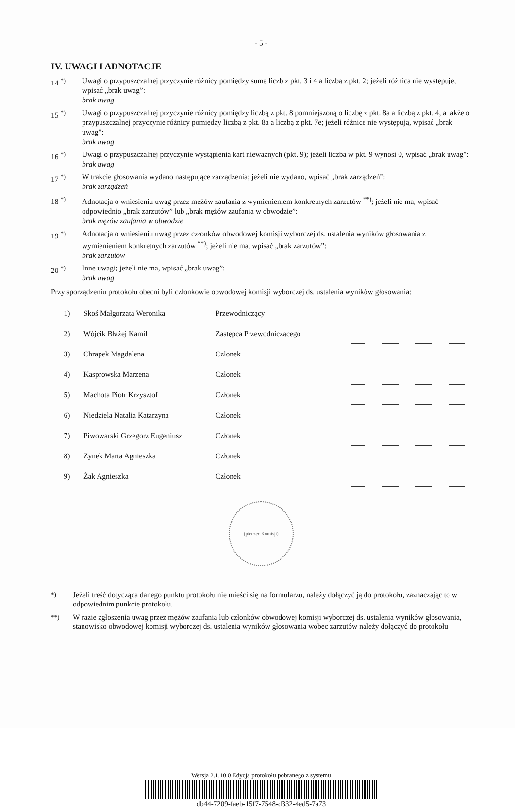- 5 -
IV. UWAGI I ADNOTACJE
14 <sup>*)</sup> Uwagi o przypuszczalnej przyczynie różnicy pomiędzy sumą liczb z pkt. 3 i 4 a liczbą z pkt. 2; jeżeli różnica nie występuje, wpisać „brak uwag”:
brak uwag
15 <sup>*)</sup> Uwagi o przypuszczalnej przyczynie różnicy pomiędzy liczbą z pkt. 8 pomniejszoną o liczbę z pkt. 8a a liczbą z pkt. 4, a także o przypuszczalnej przyczynie różnicy pomiędzy liczbą z pkt. 8a a liczbą z pkt. 7e; jeżeli różnice nie występują, wpisać „brak uwag”:
brak uwag
16 <sup>*)</sup> Uwagi o przypuszczalnej przyczynie wystąpienia kart nieważnych (pkt. 9); jeżeli liczba w pkt. 9 wynosi 0, wpisać „brak uwag”:
brak uwag
17 <sup>*)</sup> W trakcie głosowania wydano następujące zarządzenia; jeżeli nie wydano, wpisać „brak zarządzeń”:
brak zarządzeń
18 <sup>*)</sup> Adnotacja o wniesieniu uwag przez mężów zaufania z wymienieniem konkretnych zarzutów <sup>**)</sup>; jeżeli nie ma, wpisać odpowiednio „brak zarzutów” lub „brak mężów zaufania w obwodzie”:
brak mężów zaufania w obwodzie
19 <sup>*)</sup> Adnotacja o wniesieniu uwag przez członków obwodowej komisji wyborczej ds. ustalenia wyników głosowania z wymienieniem konkretnych zarzutów <sup>**)</sup>; jeżeli nie ma, wpisać „brak zarzutów”:
brak zarzutów
20 <sup>*)</sup> Inne uwagi; jeżeli nie ma, wpisać „brak uwag”:
brak uwag
Przy sporządzeniu protokołu obecni byli członkowie obwodowej komisji wyborczej ds. ustalenia wyników głosowania:
| 1) | Skoś Małgorzata Weronika | Przewodniczący | |
| 2) | Wójcik Błażej Kamil | Zastępca Przewodniczącego | |
| 3) | Chrapek Magdalena | Członek | |
| 4) | Kasprowska Marzena | Członek | |
| 5) | Machota Piotr Krzysztof | Członek | |
| 6) | Niedziela Natalia Katarzyna | Członek | |
| 7) | Piwowarski Grzegorz Eugeniusz | Członek | |
| 8) | Zynek Marta Agnieszka | Członek | |
| 9) | Żak Agnieszka | Członek | |
(pieczęć Komisji)
<sup>*)</sup> Jeżeli treść dotycząca danego punktu protokołu nie mieści się na formularzu, należy dołączyć ją do protokołu, zaznaczając to w odpowiednim punkcie protokołu.
<sup>**)</sup> W razie zgłoszenia uwag przez mężów zaufania lub członków obwodowej komisji wyborczej ds. ustalenia wyników głosowania, stanowisko obwodowej komisji wyborczej ds. ustalenia wyników głosowania wobec zarzutów należy dołączyć do protokołu
Wersja 2.1.10.0 Edycja protokołu pobranego z systemu
db44-7209-faeb-15f7-7548-d332-4ed5-7a73